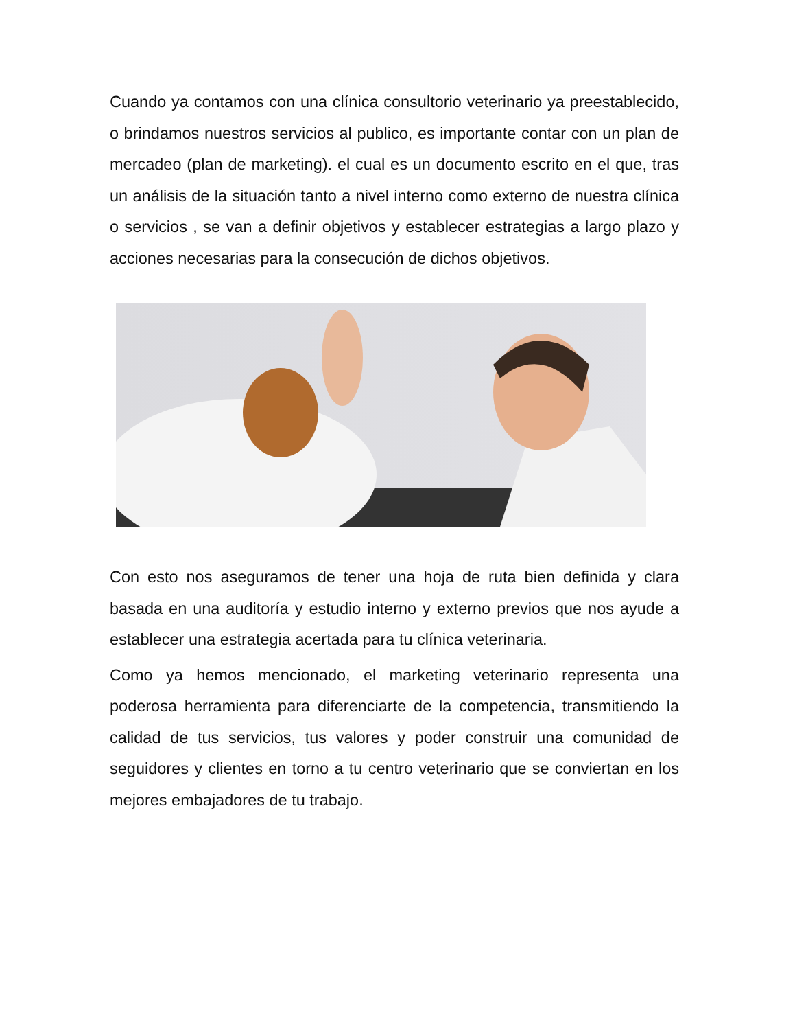Cuando ya contamos con una clínica consultorio veterinario ya preestablecido, o brindamos nuestros servicios al publico, es importante contar con un plan de mercadeo (plan de marketing). el cual es un documento escrito en el que, tras un análisis de la situación tanto a nivel interno como externo de nuestra clínica o servicios , se van a definir objetivos y establecer estrategias a largo plazo y acciones necesarias para la consecución de dichos objetivos.
Con esto nos aseguramos de tener una hoja de ruta bien definida y clara basada en una auditoría y estudio interno y externo previos que nos ayude a establecer una estrategia acertada para tu clínica veterinaria.
Como ya hemos mencionado, el marketing veterinario representa una poderosa herramienta para diferenciarte de la competencia, transmitiendo la calidad de tus servicios, tus valores y poder construir una comunidad de seguidores y clientes en torno a tu centro veterinario que se conviertan en los mejores embajadores de tu trabajo.